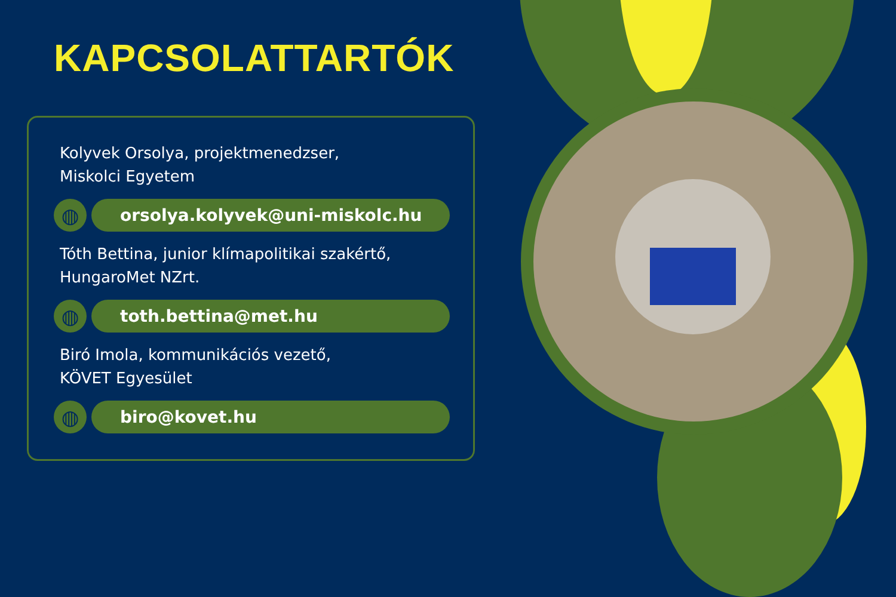KAPCSOLATTARTÓK
Kolyvek Orsolya, projektmenedzser,
Miskolci Egyetem
◍
orsolya.kolyvek@uni-miskolc.hu
Tóth Bettina, junior klímapolitikai szakértő,
HungaroMet NZrt.
◍
toth.bettina@met.hu
Biró Imola, kommunikációs vezető,
KÖVET Egyesület
◍
biro@kovet.hu